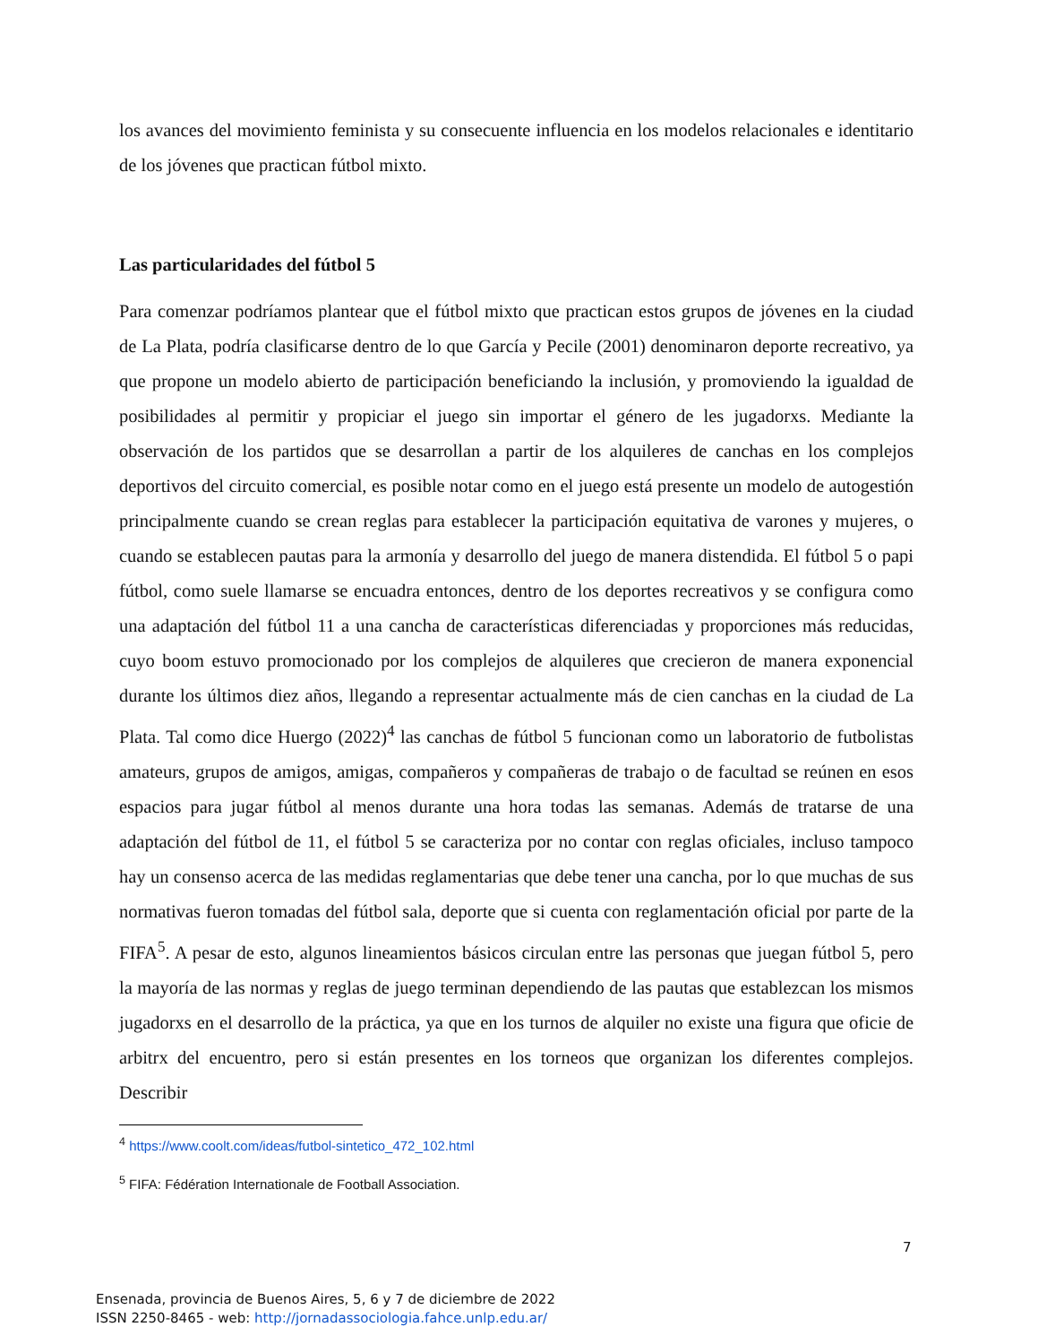los avances del movimiento feminista y su consecuente influencia en los modelos relacionales e identitario de los jóvenes que practican fútbol mixto.
Las particularidades del fútbol 5
Para comenzar podríamos plantear que el fútbol mixto que practican estos grupos de jóvenes en la ciudad de La Plata, podría clasificarse dentro de lo que García y Pecile (2001) denominaron deporte recreativo, ya que propone un modelo abierto de participación beneficiando la inclusión, y promoviendo la igualdad de posibilidades al permitir y propiciar el juego sin importar el género de les jugadorxs. Mediante la observación de los partidos que se desarrollan a partir de los alquileres de canchas en los complejos deportivos del circuito comercial, es posible notar como en el juego está presente un modelo de autogestión principalmente cuando se crean reglas para establecer la participación equitativa de varones y mujeres, o cuando se establecen pautas para la armonía y desarrollo del juego de manera distendida. El fútbol 5 o papi fútbol, como suele llamarse se encuadra entonces, dentro de los deportes recreativos y se configura como una adaptación del fútbol 11 a una cancha de características diferenciadas y proporciones más reducidas, cuyo boom estuvo promocionado por los complejos de alquileres que crecieron de manera exponencial durante los últimos diez años, llegando a representar actualmente más de cien canchas en la ciudad de La Plata. Tal como dice Huergo (2022)<sup>4</sup> las canchas de fútbol 5 funcionan como un laboratorio de futbolistas amateurs, grupos de amigos, amigas, compañeros y compañeras de trabajo o de facultad se reúnen en esos espacios para jugar fútbol al menos durante una hora todas las semanas. Además de tratarse de una adaptación del fútbol de 11, el fútbol 5 se caracteriza por no contar con reglas oficiales, incluso tampoco hay un consenso acerca de las medidas reglamentarias que debe tener una cancha, por lo que muchas de sus normativas fueron tomadas del fútbol sala, deporte que si cuenta con reglamentación oficial por parte de la FIFA<sup>5</sup>. A pesar de esto, algunos lineamientos básicos circulan entre las personas que juegan fútbol 5, pero la mayoría de las normas y reglas de juego terminan dependiendo de las pautas que establezcan los mismos jugadorxs en el desarrollo de la práctica, ya que en los turnos de alquiler no existe una figura que oficie de arbitrx del encuentro, pero si están presentes en los torneos que organizan los diferentes complejos. Describir
<sup>4</sup> https://www.coolt.com/ideas/futbol-sintetico_472_102.html
<sup>5</sup> FIFA: Fédération Internationale de Football Association.
7
Ensenada, provincia de Buenos Aires, 5, 6 y 7 de diciembre de 2022
ISSN 2250-8465 - web: http://jornadassociologia.fahce.unlp.edu.ar/